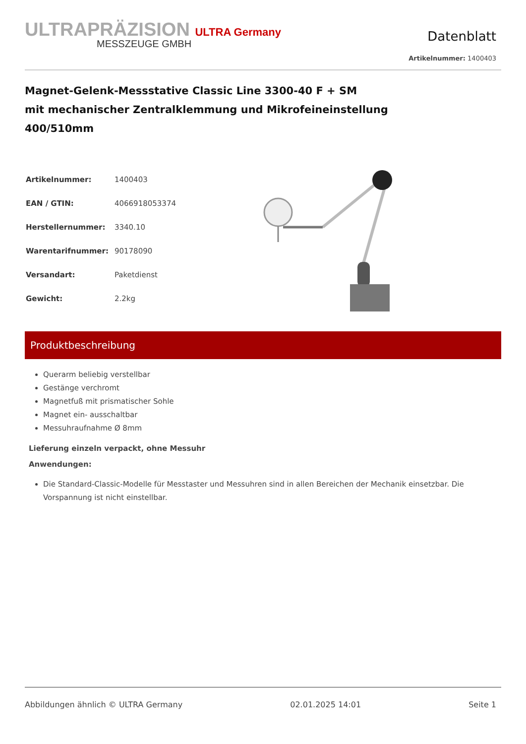ULTRAPRÄZISION ULTRA Germany
MESSZEUGE GMBH
Datenblatt
Artikelnummer: 1400403
Magnet-Gelenk-Messstative Classic Line 3300-40 F + SM
mit mechanischer Zentralklemmung und Mikrofeineinstellung
400/510mm
| Artikelnummer: | 1400403 |
| EAN / GTIN: | 4066918053374 |
| Herstellernummer: | 3340.10 |
| Warentarifnummer: | 90178090 |
| Versandart: | Paketdienst |
| Gewicht: | 2.2kg |
Produktbeschreibung
Querarm beliebig verstellbar
Gestänge verchromt
Magnetfuß mit prismatischer Sohle
Magnet ein- ausschaltbar
Messuhraufnahme Ø 8mm
Lieferung einzeln verpackt, ohne Messuhr
Anwendungen:
Die Standard-Classic-Modelle für Messtaster und Messuhren sind in allen Bereichen der Mechanik einsetzbar. Die Vorspannung ist nicht einstellbar.
Abbildungen ähnlich © ULTRA Germany 02.01.2025 14:01 Seite 1